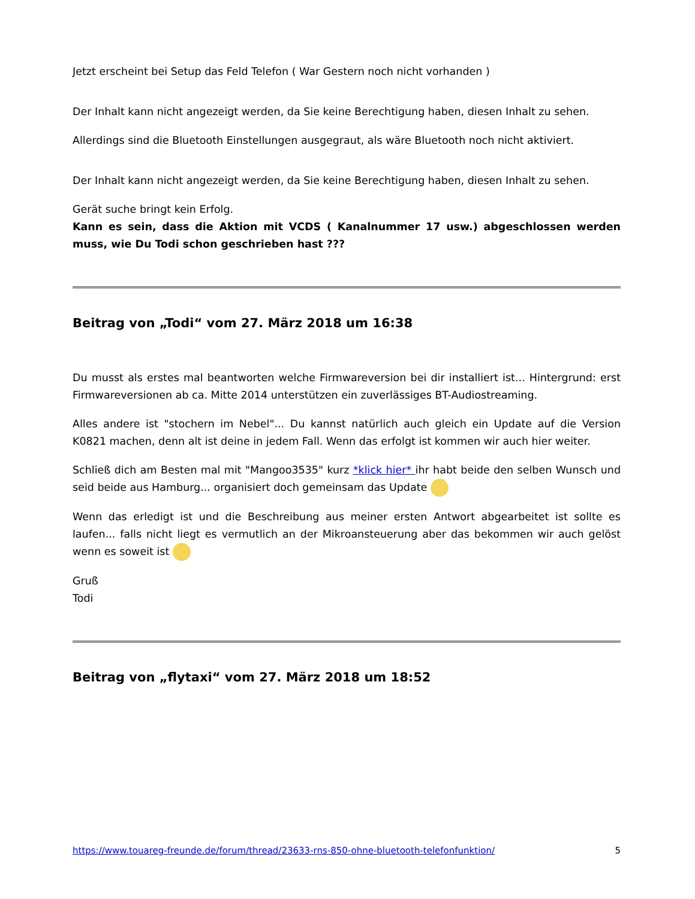Jetzt erscheint bei Setup das Feld Telefon ( War Gestern noch nicht vorhanden )
Der Inhalt kann nicht angezeigt werden, da Sie keine Berechtigung haben, diesen Inhalt zu sehen.
Allerdings sind die Bluetooth Einstellungen ausgegraut, als wäre Bluetooth noch nicht aktiviert.
Der Inhalt kann nicht angezeigt werden, da Sie keine Berechtigung haben, diesen Inhalt zu sehen.
Gerät suche bringt kein Erfolg.
Kann es sein, dass die Aktion mit VCDS ( Kanalnummer 17 usw.) abgeschlossen werden muss, wie Du Todi schon geschrieben hast ???
Beitrag von „Todi“ vom 27. März 2018 um 16:38
Du musst als erstes mal beantworten welche Firmwareversion bei dir installiert ist... Hintergrund: erst Firmwareversionen ab ca. Mitte 2014 unterstützen ein zuverlässiges BT-Audiostreaming.
Alles andere ist "stochern im Nebel"... Du kannst natürlich auch gleich ein Update auf die Version K0821 machen, denn alt ist deine in jedem Fall. Wenn das erfolgt ist kommen wir auch hier weiter.
Schließ dich am Besten mal mit "Mangoo3535" kurz *klick hier* ihr habt beide den selben Wunsch und seid beide aus Hamburg... organisiert doch gemeinsam das Update
Wenn das erledigt ist und die Beschreibung aus meiner ersten Antwort abgearbeitet ist sollte es laufen... falls nicht liegt es vermutlich an der Mikroansteuerung aber das bekommen wir auch gelöst wenn es soweit ist
Gruß
Todi
Beitrag von „flytaxi“ vom 27. März 2018 um 18:52
https://www.touareg-freunde.de/forum/thread/23633-rns-850-ohne-bluetooth-telefonfunktion/ 5